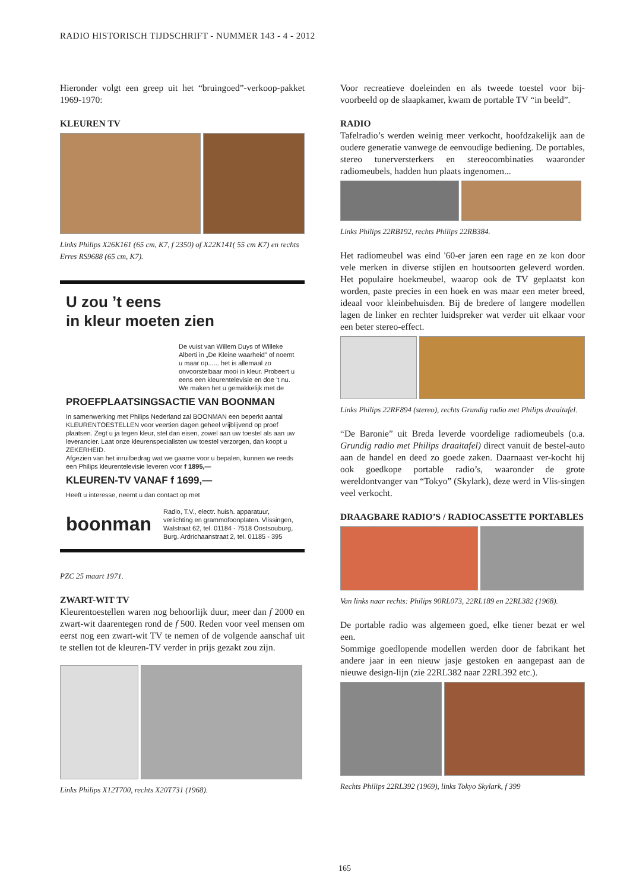RADIO HISTORISCH TIJDSCHRIFT - NUMMER 143 - 4 - 2012
Hieronder volgt een greep uit het “bruingoed”-verkoop-pakket 1969-1970:
KLEUREN TV
Links Philips X26K161 (65 cm, K7, f 2350) of X22K141( 55 cm K7) en rechts Erres RS9688 (65 cm, K7).
U zou ’t eens
in kleur moeten zien
De vuist van Willem Duys of Willeke Alberti in „De Kleine waarheid” of noemt u maar op...... het is allemaal zo onvoorstelbaar mooi in kleur. Probeert u eens een kleurentelevisie en doe ’t nu. We maken het u gemakkelijk met de
PROEFPLAATSINGSACTIE VAN BOONMAN
In samenwerking met Philips Nederland zal BOONMAN een beperkt aantal KLEURENTOESTELLEN voor veertien dagen geheel vrijblijvend op proef plaatsen. Zegt u ja tegen kleur, stel dan eisen, zowel aan uw toestel als aan uw leverancier. Laat onze kleurenspecialisten uw toestel verzorgen, dan koopt u ZEKERHEID.
Afgezien van het inruilbedrag wat we gaarne voor u bepalen, kunnen we reeds een Philips kleurentelevisie leveren voor f 1895,—
KLEUREN-TV VANAF f 1699,—
Heeft u interesse, neemt u dan contact op met
boonman Radio, T.V., electr. huish. apparatuur, verlichting en grammofoonplaten. Vlissingen, Walstraat 62, tel. 01184 - 7518 Oostsouburg, Burg. Ardrichaanstraat 2, tel. 01185 - 395
PZC 25 maart 1971.
ZWART-WIT TV
Kleurentoestellen waren nog behoorlijk duur, meer dan f 2000 en zwart-wit daarentegen rond de f 500. Reden voor veel mensen om eerst nog een zwart-wit TV te nemen of de volgende aanschaf uit te stellen tot de kleuren-TV verder in prijs gezakt zou zijn.
Links Philips X12T700, rechts X20T731 (1968).
Voor recreatieve doeleinden en als tweede toestel voor bij-voorbeeld op de slaapkamer, kwam de portable TV “in beeld”.
RADIO
Tafelradio’s werden weinig meer verkocht, hoofdzakelijk aan de oudere generatie vanwege de eenvoudige bediening. De portables, stereo tunerversterkers en stereocombinaties waaronder radiomeubels, hadden hun plaats ingenomen...
Links Philips 22RB192, rechts Philips 22RB384.
Het radiomeubel was eind '60-er jaren een rage en ze kon door vele merken in diverse stijlen en houtsoorten geleverd worden. Het populaire hoekmeubel, waarop ook de TV geplaatst kon worden, paste precies in een hoek en was maar een meter breed, ideaal voor kleinbehuisden. Bij de bredere of langere modellen lagen de linker en rechter luidspreker wat verder uit elkaar voor een beter stereo-effect.
Links Philips 22RF894 (stereo), rechts Grundig radio met Philips draaitafel.
“De Baronie” uit Breda leverde voordelige radiomeubels (o.a. Grundig radio met Philips draaitafel) direct vanuit de bestel-auto aan de handel en deed zo goede zaken. Daarnaast ver-kocht hij ook goedkope portable radio’s, waaronder de grote wereldontvanger van “Tokyo” (Skylark), deze werd in Vlis-singen veel verkocht.
DRAAGBARE RADIO’S / RADIOCASSETTE PORTABLES
Van links naar rechts: Philips 90RL073, 22RL189 en 22RL382 (1968).
De portable radio was algemeen goed, elke tiener bezat er wel een.
Sommige goedlopende modellen werden door de fabrikant het andere jaar in een nieuw jasje gestoken en aangepast aan de nieuwe design-lijn (zie 22RL382 naar 22RL392 etc.).
Rechts Philips 22RL392 (1969), links Tokyo Skylark, f 399
165